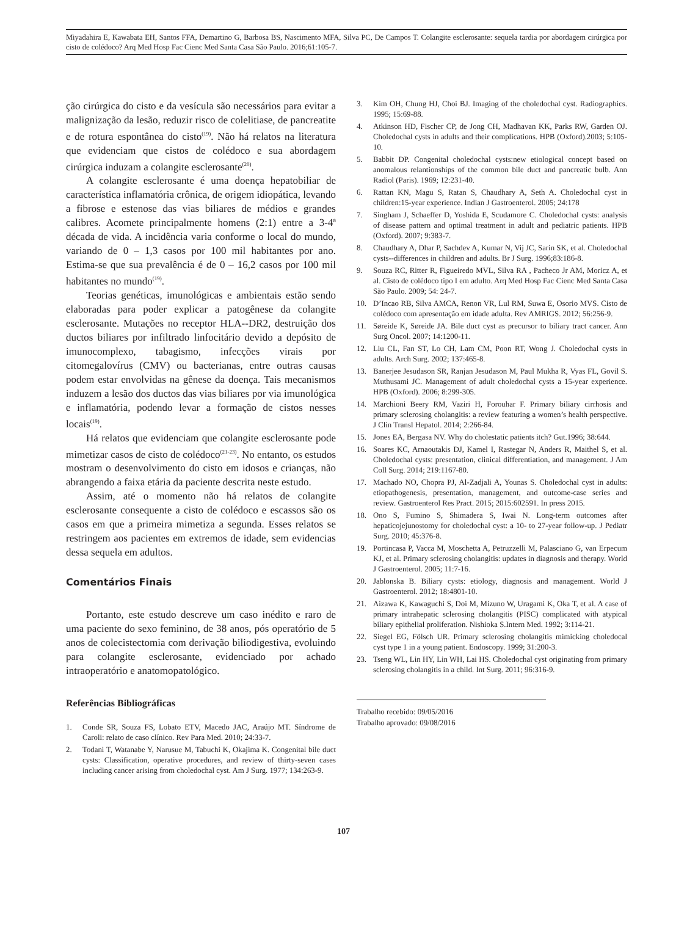Miyadahira E, Kawabata EH, Santos FFA, Demartino G, Barbosa BS, Nascimento MFA, Silva PC, De Campos T. Colangite esclerosante: sequela tardia por abordagem cirúrgica por cisto de colédoco? Arq Med Hosp Fac Cienc Med Santa Casa São Paulo. 2016;61:105-7.
ção cirúrgica do cisto e da vesícula são necessários para evitar a malignização da lesão, reduzir risco de colelitiase, de pancreatite e de rotura espontânea do cisto<sup>(19)</sup>. Não há relatos na literatura que evidenciam que cistos de colédoco e sua abordagem cirúrgica induzam a colangite esclerosante<sup>(20)</sup>.
A colangite esclerosante é uma doença hepatobiliar de característica inflamatória crônica, de origem idiopática, levando a fibrose e estenose das vias biliares de médios e grandes calibres. Acomete principalmente homens (2:1) entre a 3-4ª década de vida. A incidência varia conforme o local do mundo, variando de 0 – 1,3 casos por 100 mil habitantes por ano. Estima-se que sua prevalência é de 0 – 16,2 casos por 100 mil habitantes no mundo<sup>(19)</sup>.
Teorias genéticas, imunológicas e ambientais estão sendo elaboradas para poder explicar a patogênese da colangite esclerosante. Mutações no receptor HLA--DR2, destruição dos ductos biliares por infiltrado linfocitário devido a depósito de imunocomplexo, tabagismo, infecções virais por citomegalovírus (CMV) ou bacterianas, entre outras causas podem estar envolvidas na gênese da doença. Tais mecanismos induzem a lesão dos ductos das vias biliares por via imunológica e inflamatória, podendo levar a formação de cistos nesses locais<sup>(19)</sup>.
Há relatos que evidenciam que colangite esclerosante pode mimetizar casos de cisto de colédoco<sup>(21-23)</sup>. No entanto, os estudos mostram o desenvolvimento do cisto em idosos e crianças, não abrangendo a faixa etária da paciente descrita neste estudo.
Assim, até o momento não há relatos de colangite esclerosante consequente a cisto de colédoco e escassos são os casos em que a primeira mimetiza a segunda. Esses relatos se restringem aos pacientes em extremos de idade, sem evidencias dessa sequela em adultos.
Comentários Finais
Portanto, este estudo descreve um caso inédito e raro de uma paciente do sexo feminino, de 38 anos, pós operatório de 5 anos de colecistectomia com derivação biliodigestiva, evoluindo para colangite esclerosante, evidenciado por achado intraoperatório e anatomopatológico.
Referências Bibliográficas
1. Conde SR, Souza FS, Lobato ETV, Macedo JAC, Araújo MT. Síndrome de Caroli: relato de caso clínico. Rev Para Med. 2010; 24:33-7.
2. Todani T, Watanabe Y, Narusue M, Tabuchi K, Okajima K. Congenital bile duct cysts: Classification, operative procedures, and review of thirty-seven cases including cancer arising from choledochal cyst. Am J Surg. 1977; 134:263-9.
3. Kim OH, Chung HJ, Choi BJ. Imaging of the choledochal cyst. Radiographics. 1995; 15:69-88.
4. Atkinson HD, Fischer CP, de Jong CH, Madhavan KK, Parks RW, Garden OJ. Choledochal cysts in adults and their complications. HPB (Oxford).2003; 5:105-10.
5. Babbit DP. Congenital choledochal cysts:new etiological concept based on anomalous relantionships of the common bile duct and pancreatic bulb. Ann Radiol (Paris). 1969; 12:231-40.
6. Rattan KN, Magu S, Ratan S, Chaudhary A, Seth A. Choledochal cyst in children:15-year experience. Indian J Gastroenterol. 2005; 24:178
7. Singham J, Schaeffer D, Yoshida E, Scudamore C. Choledochal cysts: analysis of disease pattern and optimal treatment in adult and pediatric patients. HPB (Oxford). 2007; 9:383-7.
8. Chaudhary A, Dhar P, Sachdev A, Kumar N, Vij JC, Sarin SK, et al. Choledochal cysts--differences in children and adults. Br J Surg. 1996;83:186-8.
9. Souza RC, Ritter R, Figueiredo MVL, Silva RA , Pacheco Jr AM, Moricz A, et al. Cisto de colédoco tipo I em adulto. Arq Med Hosp Fac Cienc Med Santa Casa São Paulo. 2009; 54: 24-7.
10. D’Incao RB, Silva AMCA, Renon VR, Lul RM, Suwa E, Osorio MVS. Cisto de colédoco com apresentação em idade adulta. Rev AMRIGS. 2012; 56:256-9.
11. Søreide K, Søreide JA. Bile duct cyst as precursor to biliary tract cancer. Ann Surg Oncol. 2007; 14:1200-11.
12. Liu CL, Fan ST, Lo CH, Lam CM, Poon RT, Wong J. Choledochal cysts in adults. Arch Surg. 2002; 137:465-8.
13. Banerjee Jesudason SR, Ranjan Jesudason M, Paul Mukha R, Vyas FL, Govil S. Muthusami JC. Management of adult choledochal cysts a 15-year experience. HPB (Oxford). 2006; 8:299-305.
14. Marchioni Beery RM, Vaziri H, Forouhar F. Primary biliary cirrhosis and primary sclerosing cholangitis: a review featuring a women’s health perspective. J Clin Transl Hepatol. 2014; 2:266-84.
15. Jones EA, Bergasa NV. Why do cholestatic patients itch? Gut.1996; 38:644.
16. Soares KC, Arnaoutakis DJ, Kamel I, Rastegar N, Anders R, Maithel S, et al. Choledochal cysts: presentation, clinical differentiation, and management. J Am Coll Surg. 2014; 219:1167-80.
17. Machado NO, Chopra PJ, Al-Zadjali A, Younas S. Choledochal cyst in adults: etiopathogenesis, presentation, management, and outcome-case series and review. Gastroenterol Res Pract. 2015; 2015:602591. In press 2015.
18. Ono S, Fumino S, Shimadera S, Iwai N. Long-term outcomes after hepaticojejunostomy for choledochal cyst: a 10- to 27-year follow-up. J Pediatr Surg. 2010; 45:376-8.
19. Portincasa P, Vacca M, Moschetta A, Petruzzelli M, Palasciano G, van Erpecum KJ, et al. Primary sclerosing cholangitis: updates in diagnosis and therapy. World J Gastroenterol. 2005; 11:7-16.
20. Jablonska B. Biliary cysts: etiology, diagnosis and management. World J Gastroenterol. 2012; 18:4801-10.
21. Aizawa K, Kawaguchi S, Doi M, Mizuno W, Uragami K, Oka T, et al. A case of primary intrahepatic sclerosing cholangitis (PISC) complicated with atypical biliary epithelial proliferation. Nishioka S.Intern Med. 1992; 3:114-21.
22. Siegel EG, Fölsch UR. Primary sclerosing cholangitis mimicking choledocal cyst type 1 in a young patient. Endoscopy. 1999; 31:200-3.
23. Tseng WL, Lin HY, Lin WH, Lai HS. Choledochal cyst originating from primary sclerosing cholangitis in a child. Int Surg. 2011; 96:316-9.
Trabalho recebido: 09/05/2016
Trabalho aprovado: 09/08/2016
107